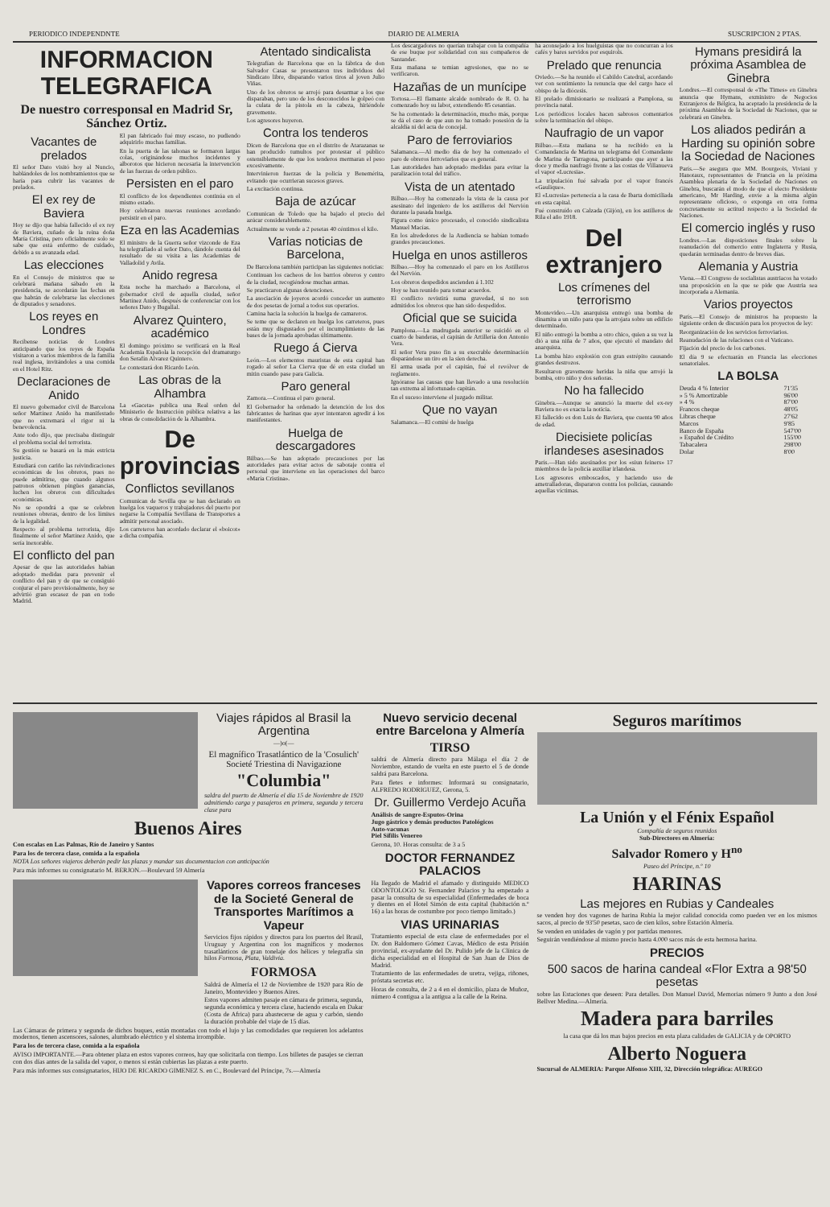PERIODICO INDEPENDNTE DIARIO DE ALMERIA SUSCRIPCION 2 PTAS.
INFORMACION TELEGRAFICA
De nuestro corresponsal en Madrid Sr, Sánchez Ortiz.
Vacantes de prelados
El señor Dato visitó hoy al Nuncio, hablándoles de los nombramientos que se haría para cubrir las vacantes de prelados.
El ex rey de Baviera
Hoy se dijo que había fallecido el ex rey de Baviera, cuñado de la reina doña María Cristina, pero oficialmente solo se sabe que está enfermo de cuidado, debido a su avanzada edad.
Las elecciones
En el Consejo de ministros que se celebrará mañana sábado en la presidencia, se acordarán las fechas en que habrán de celebrarse las elecciones de diputados y senadores.
Los reyes en Londres
Recíbense noticias de Londres anticipando que los reyes de España visitaron a varios miembros de la familia real inglesa, invitándoles a una comida en el Hotel Ritz.
Declaraciones de Anido
El nuevo gobernador civil de Barcelona señor Martínez Anido ha manifestado que no extremará el rigor ni la benevolencia.
Ante todo dijo, que precisaba distinguir el problema social del terrorista.
Su gestión se basará en la más estricta justicia.
Estudiará con cariño las reivindicaciones económicas de los obreros, pues no puede admitirse, que cuando algunos patronos obtienen pingües ganancias, luchen los obreros con dificultades económicas.
No se opondrá a que se celebren reuniones obreras, dentro de los límites de la legalidad.
Respecto al problema terrorista, dijo finalmente el señor Martínez Anido, que sería inexorable.
El conflicto del pan
Apesar de que las autoridades habían adoptado medidas para prevenir el conflicto del pan y de que se consiguió conjurar el paro provisionalmente, hoy se advirtió gran escasez de pan en todo Madrid.
El pan fabricado fué muy escaso, no pudiendo adquirirlo muchas familias.
En la puerta de las tahonas se formaron largas colas, originándose muchos incidentes y alborotos que hicieron necesaria la intervención de las fuerzas de orden público.
Persisten en el paro
El conflicto de los dependientes continúa en el mismo estado.
Hoy celebraron nuevas reuniones acordando persistir en el paro.
Eza en las Academias
El ministro de la Guerra señor vizconde de Eza ha telegrafiado al señor Dato, dándole cuenta del resultado de su visita a las Academias de Valladolid y Avila.
Anido regresa
Esta noche ha marchado a Barcelona, el gobernador civil de aquella ciudad, señor Martínez Anido, después de conferenciar con los señores Dato y Bugallal.
Alvarez Quintero, académico
El domingo próximo se verificará en la Real Academia Española la recepción del dramaturgo don Serafín Alvarez Quintero.
Le contestará don Ricardo León.
Las obras de la Alhambra
La «Gaceta» publica una Real orden del Ministerio de Instrucción pública relativa a las obras de consolidación de la Alhambra.
De provincias
Conflictos sevillanos
Comunican de Sevilla que se han declarado en huelga los vaqueros y trabajadores del puerto por negarse la Compañía Sevillana de Transportes a admitir personal asociado.
Los carreteros han acordado declarar el «boicot» a dicha compañía.
Atentado sindicalista
Telegrafían de Barcelona que en la fábrica de don Salvador Casas se presentaron tres individuos del Sindicato libre, disparando varios tiros al joven Julio Viñas.
Uno de los obreros se arrojó para desarmar a los que disparaban, pero uno de los desconocidos le golpeó con la culata de la pistola en la cabeza, hiriéndole gravemente.
Los agresores huyeron.
Contra los tenderos
Dicen de Barcelona que en el distrito de Atarazanas se han producido tumultos por protestar el público ostensiblemente de que los tenderos mermaran el peso excesivamente.
Intervinieron fuerzas de la policía y Benemérita, evitando que ocurrieran sucesos graves.
La excitación continua.
Baja de azúcar
Comunican de Toledo que ha bajado el precio del azúcar considerablemente.
Actualmente se vende a 2 pesetas 40 céntimos el kilo.
Varias noticias de Barcelona,
De Barcelona también participan las siguientes noticias:
Continuan los cacheos de los barrios obreros y centro de la ciudad, recogiéndose muchas armas.
Se practicaron algunas detenciones.
La asociación de joyeros acordó conceder un aumento de dos pesetas de jornal a todos sus operarios.
Camina hacia la solución la huelga de camareros.
Se teme que se declaren en huelga los carreteros, pues están muy disgustados por el incumplimiento de las bases de la jornada aprobadas últimamente.
Ruego á Cierva
León.—Los elementos mauristas de esta capital han rogado al señor La Cierva que dé en esta ciudad un mitin cuando pase para Galicia.
Paro general
Zamora.—Continua el paro general.
El Gobernador ha ordenado la detención de los dos fabricantes de harinas que ayer intentaron agredir á los manifestantes.
Huelga de descargadores
Bilbao.—Se han adoptado precauciones por las autoridades para evitar actos de sabotaje contra el personal que interviene en las operaciones del barco «María Cristina».
Los descargadores no querían trabajar con la compañía de ese buque por solidaridad con sus compañeros de Santander.
Esta mañana se temían agresiones, que no se verificaron.
Hazañas de un munícipe
Tortosa.—El flamante alcalde nombrado de R. O. ha comenzado hoy su labor, extendiendo 85 cesantías.
Se ha comentado la determinación, mucho más, porque se dá el caso de que aun no ha tomado posesión de la alcaldía ni del acta de concejal.
Paro de ferroviarios
Salamanca.—Al medio día de hoy ha comenzado el paro de obreros ferroviarios que es general.
Las autoridades han adoptado medidas para evitar la paralización total del tráfico.
Vista de un atentado
Bilbao.—Hoy ha comenzado la vista de la causa por asesinato del ingeniero de los astilleros del Nervión durante la pasada huelga.
Figura como único procesado, el conocido sindicalista Manuel Macías.
En los alrededores de la Audiencia se habían tomado grandes precauciones.
Huelga en unos astilleros
Bilbao.—Hoy ha comenzado el paro en los Astilleros del Nervión.
Los obreros despedidos ascienden á 1.102
Hoy se han reunido para tomar acuerdos.
El conflicto revistirá suma gravedad, si no son admitidos los obreros que han sido despedidos.
Oficial que se suicida
Pamplona.—La madrugada anterior se suicidó en el cuarto de banderas, el capitán de Artillería don Antonio Vera.
El señor Vera puso fin a su execrable determinación disparándose un tiro en la sien derecha.
El arma usada por el capitán, fué el revólver de reglamento.
Ignóranse las causas que han llevado a una resolución tan extrema al infortunado capitán.
En el suceso interviene el juzgado militar.
Que no vayan
Salamanca.—El comité de huelga
ha aconsejado a los huelguistas que no concurran a los cafés y bares servidos por esquirols.
Prelado que renuncia
Oviedo.—Se ha reunido el Cabildo Catedral, acordando ver con sentimiento la renuncia que del cargo hace el obispo de la diócesis.
El prelado dimisionario se realizará a Pamplona, su provincia natal.
Los periódicos locales hacen sabrosos comentarios sobre la terminación del obispo.
Naufragio de un vapor
Bilbao.—Esta mañana se ha recibido en la Comandancia de Marina un telegrama del Comandante de Marina de Tarragona, participando que ayer a las doce y media naufragó frente a las costas de Villanueva el vapor «Lucresia».
La tripulación fué salvada por el vapor francés «Gaulique».
El «Lucresia» pertenecía a la casa de Ibarta domiciliada en esta capital.
Fué construído en Calzada (Gijón), en los astilleros de Rila el año 1918.
Del extranjero
Los crímenes del terrorismo
Montevideo.—Un anarquista entregó una bomba de dinamita a un niño para que la arrojara sobre un edificio determinado.
El niño entregó la bomba a otro chico, quien a su vez la dió a una niña de 7 años, que ejecutó el mandato del anarquista.
La bomba hizo explosión con gran estrépito causando grandes destrozos.
Resultaron gravemente heridas la niña que arrojó la bomba, otro niño y dos señoras.
No ha fallecido
Ginebra.—Aunque se anunció la muerte del ex-rey Baviera no es exacta la noticia.
El fallecido es don Luis de Baviera, que cuenta 90 años de edad.
Diecisiete policías irlandeses asesinados
París.—Han sido asesinados por los «siun feiners» 17 miembros de la policía auxiliar irlandesa.
Los agresores emboscados, y haciendo uso de ametralladoras, dispararon contra los policías, causando aquellas víctimas.
Hymans presidirá la próxima Asamblea de Ginebra
Londres.—El corresponsal de «The Times» en Ginebra anuncia que Hymans, exministro de Negocios Extranjeros de Bélgica, ha aceptado la presidencia de la próxima Asamblea de la Sociedad de Naciones, que se celebrará en Ginebra.
Los aliados pedirán a Harding su opinión sobre la Sociedad de Naciones
París.—Se asegura que MM. Bourgeois, Viviani y Hanotaux, representantes de Francia en la próxima Asamblea plenaria de la Sociedad de Naciones en Ginebra, buscarán el modo de que el electo Presidente americano, Mr Harding, envíe a la misma algún representante oficioso, o exponga en otra forma concretamente su actitud respecto a la Sociedad de Naciones.
El comercio inglés y ruso
Londres.—Las disposiciones finales sobre la reanudación del comercio entre Inglaterra y Rusia, quedarán terminadas dentro de breves días.
Alemania y Austria
Viena.—El Congreso de socialistas austriacos ha votado una proposición en la que se pide que Austria sea incorporada a Alemania.
Varios proyectos
París.—El Consejo de ministros ha propuesto la siguiente orden de discusión para los proyectos de ley:
Reorganización de los servicios ferroviarios.
Reanudación de las relaciones con el Vaticano.
Fijación del precio de los carbones.
El día 9 se efectuarán en Francia las elecciones senatoriales.
LA BOLSA
| Deuda 4 % Interior | 71'35 |
| » 5 % Amortizable | 96'00 |
| » 4 % | 87'00 |
| Francos cheque | 48'05 |
| Libras cheque | 27'62 |
| Marcos | 9'85 |
| Banco de España | 547'00 |
| » Español de Crédito | 155'00 |
| Tabacalera | 298'00 |
| Dolar | 8'00 |
Viajes rápidos al Brasil la Argentina
—)o(—
El magnífico Trasatlántico de la 'Cosulich' Societé Triestina di Navigazione
"Columbia"
saldra del puerto de Almería el día 15 de Noviembre de 1920 admitiendo carga y pasajeros en primera, segunda y tercera clase para
Buenos Aires
Con escalas en Las Palmas, Río de Janeiro y Santos
Para los de tercera clase, comida a la española
NOTA Los señores viajeros deberán pedir las plazas y mandar sus documentacion con anticipación
Para más informes su consignatario M. BERJON.—Boulevard 59 Almería
Vapores correos franceses de la Societé General de Transportes Marítimos a Vapeur
Servicios fijos rápidos y directos para los puertos del Brasil, Uruguay y Argentina con los magníficos y modernos trasatlánticos de gran tonelaje dos hélices y telegrafía sin hilos Formosa, Plata, Valdivia.
FORMOSA
Saldrá de Almería el 12 de Noviembre de 1920 para Río de Janeiro, Montevideo y Buenos Aires.
Estos vapores admiten pasaje en cámara de primera, segunda, segunda económica y tercera clase, haciendo escala en Dakar (Costa de Africa) para abastecerse de agua y carbón, siendo la duración probable del viaje de 15 días.
Las Cámaras de primera y segunda de dichos buques, están montadas con todo el lujo y las comodidades que requieren los adelantos modernos, tienen ascensores, salones, alumbrado eléctrico y el sistema irrompible.
Para los de tercera clase, comida a la española
AVISO IMPORTANTE.—Para obtener plaza en estos vapores correos, hay que solicitarla con tiempo. Los billetes de pasajes se cierran con dos días antes de la salida del vapor, o menos si están cubiertas las plazas a este puerto.
Para más informes sus consignatarios, HIJO DE RICARDO GIMENEZ S. en C., Boulevard del Príncipe, 7s.—Almería
Nuevo servicio decenal entre Barcelona y Almería
TIRSO
saldrá de Almería directo para Málaga el día 2 de Noviembre, estando de vuelta en este puerto el 5 de donde saldrá para Barcelona.
Para fletes e informes: Informará su consignatario, ALFREDO RODRIGUEZ, Gerona, 5.
Dr. Guillermo Verdejo Acuña
Análisis de sangre-Esputos-Orina
Jugo gástrico y demás productos Patológicos
Auto-vacunas
Piel Sífilis Venereo
Gerona, 10. Horas consulta: de 3 a 5
DOCTOR FERNANDEZ PALACIOS
Ha llegado de Madrid el afamado y distinguido MEDICO ODONTOLOGO Sr. Fernandez Palacios y ha empezado a pasar la consulta de su especialidad (Enfermedades de boca y dientes en el Hotel Simón de esta capital (habitación n.º 16) a las horas de costumbre por poco tiempo limitado.)
VIAS URINARIAS
Tratamiento especial de esta clase de enfermedades por el Dr. don Baldomero Gómez Cavas, Médico de esta Prisión provincial, ex-ayudante del Dr. Pulido jefe de la Clínica de dicha especialidad en el Hospital de San Juan de Dios de Madrid.
Tratamiento de las enfermedades de uretra, vejiga, riñones, próstata secretas etc.
Horas de consulta, de 2 a 4 en el domicilio, plaza de Muñoz, número 4 contigua a la antigua a la calle de la Reina.
Seguros marítimos
La Unión y el Fénix Español
Compañía de seguros reunidos
Sub-Directores en Almería:
Salvador Romero y H<sup>no</sup>
Paseo del Príncipe, n.º 10
HARINAS
Las mejores en Rubias y Candeales
se venden hoy dos vagones de harina Rubia la mejor calidad conocida como pueden ver en los mismos sacos, al precio de 93'50 pesetas, saco de cien kilos, sobre Estación Almería.
Se venden en unidades de vagón y por partidas menores.
Seguirán vendiéndose al mismo precio hasta 4.000 sacos más de esta hermosa harina.
PRECIOS
500 sacos de harina candeal «Flor Extra a 98'50 pesetas
sobre las Estaciones que deseen: Para detalles. Don Manuel David, Memorias número 9 Junto a don José Bellver Medina.—Almería.
Madera para barriles
la casa que dá los mas bajos precios en esta plaza calidades de GALICIA y de OPORTO
Alberto Noguera
Sucursal de ALMERIA: Parque Alfonso XIII, 32, Dirección telegráfica: AUREGO